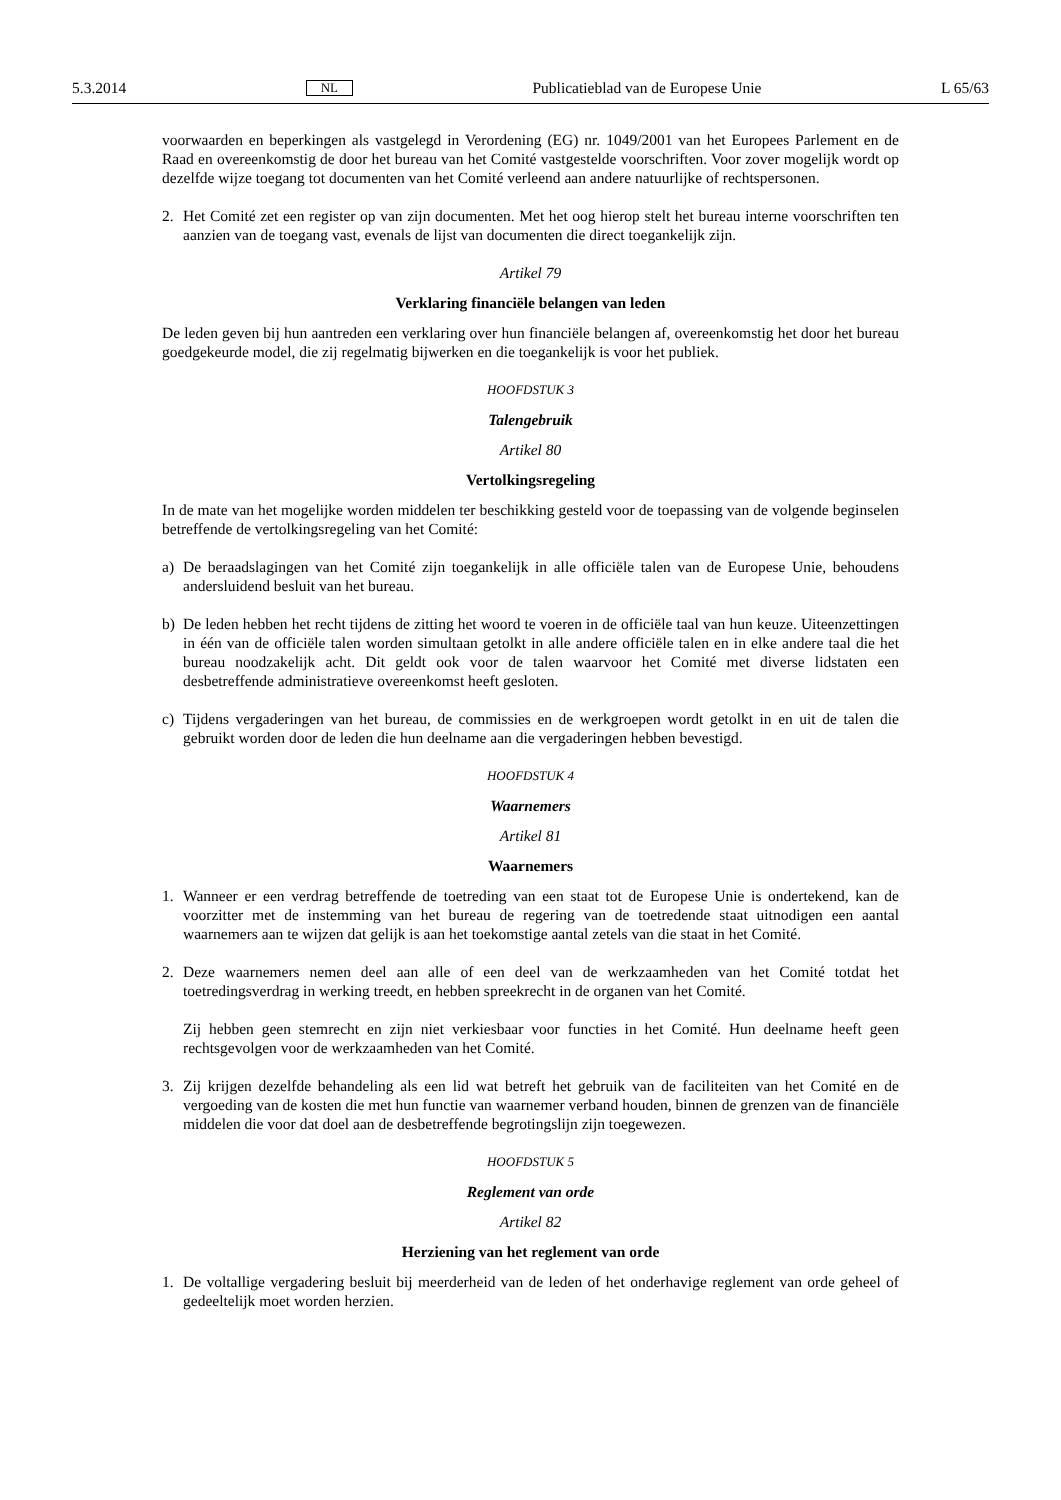5.3.2014 NL Publicatieblad van de Europese Unie L 65/63
voorwaarden en beperkingen als vastgelegd in Verordening (EG) nr. 1049/2001 van het Europees Parlement en de Raad en overeenkomstig de door het bureau van het Comité vastgestelde voorschriften. Voor zover mogelijk wordt op dezelfde wijze toegang tot documenten van het Comité verleend aan andere natuurlijke of rechtspersonen.
2. Het Comité zet een register op van zijn documenten. Met het oog hierop stelt het bureau interne voorschriften ten aanzien van de toegang vast, evenals de lijst van documenten die direct toegankelijk zijn.
Artikel 79
Verklaring financiële belangen van leden
De leden geven bij hun aantreden een verklaring over hun financiële belangen af, overeenkomstig het door het bureau goedgekeurde model, die zij regelmatig bijwerken en die toegankelijk is voor het publiek.
HOOFDSTUK 3
Talengebruik
Artikel 80
Vertolkingsregeling
In de mate van het mogelijke worden middelen ter beschikking gesteld voor de toepassing van de volgende beginselen betreffende de vertolkingsregeling van het Comité:
a) De beraadslagingen van het Comité zijn toegankelijk in alle officiële talen van de Europese Unie, behoudens andersluidend besluit van het bureau.
b) De leden hebben het recht tijdens de zitting het woord te voeren in de officiële taal van hun keuze. Uiteenzettingen in één van de officiële talen worden simultaan getolkt in alle andere officiële talen en in elke andere taal die het bureau noodzakelijk acht. Dit geldt ook voor de talen waarvoor het Comité met diverse lidstaten een desbetreffende administratieve overeenkomst heeft gesloten.
c) Tijdens vergaderingen van het bureau, de commissies en de werkgroepen wordt getolkt in en uit de talen die gebruikt worden door de leden die hun deelname aan die vergaderingen hebben bevestigd.
HOOFDSTUK 4
Waarnemers
Artikel 81
Waarnemers
1. Wanneer er een verdrag betreffende de toetreding van een staat tot de Europese Unie is ondertekend, kan de voorzitter met de instemming van het bureau de regering van de toetredende staat uitnodigen een aantal waarnemers aan te wijzen dat gelijk is aan het toekomstige aantal zetels van die staat in het Comité.
2. Deze waarnemers nemen deel aan alle of een deel van de werkzaamheden van het Comité totdat het toetredingsverdrag in werking treedt, en hebben spreekrecht in de organen van het Comité.
Zij hebben geen stemrecht en zijn niet verkiesbaar voor functies in het Comité. Hun deelname heeft geen rechtsgevolgen voor de werkzaamheden van het Comité.
3. Zij krijgen dezelfde behandeling als een lid wat betreft het gebruik van de faciliteiten van het Comité en de vergoeding van de kosten die met hun functie van waarnemer verband houden, binnen de grenzen van de financiële middelen die voor dat doel aan de desbetreffende begrotingslijn zijn toegewezen.
HOOFDSTUK 5
Reglement van orde
Artikel 82
Herziening van het reglement van orde
1. De voltallige vergadering besluit bij meerderheid van de leden of het onderhavige reglement van orde geheel of gedeeltelijk moet worden herzien.